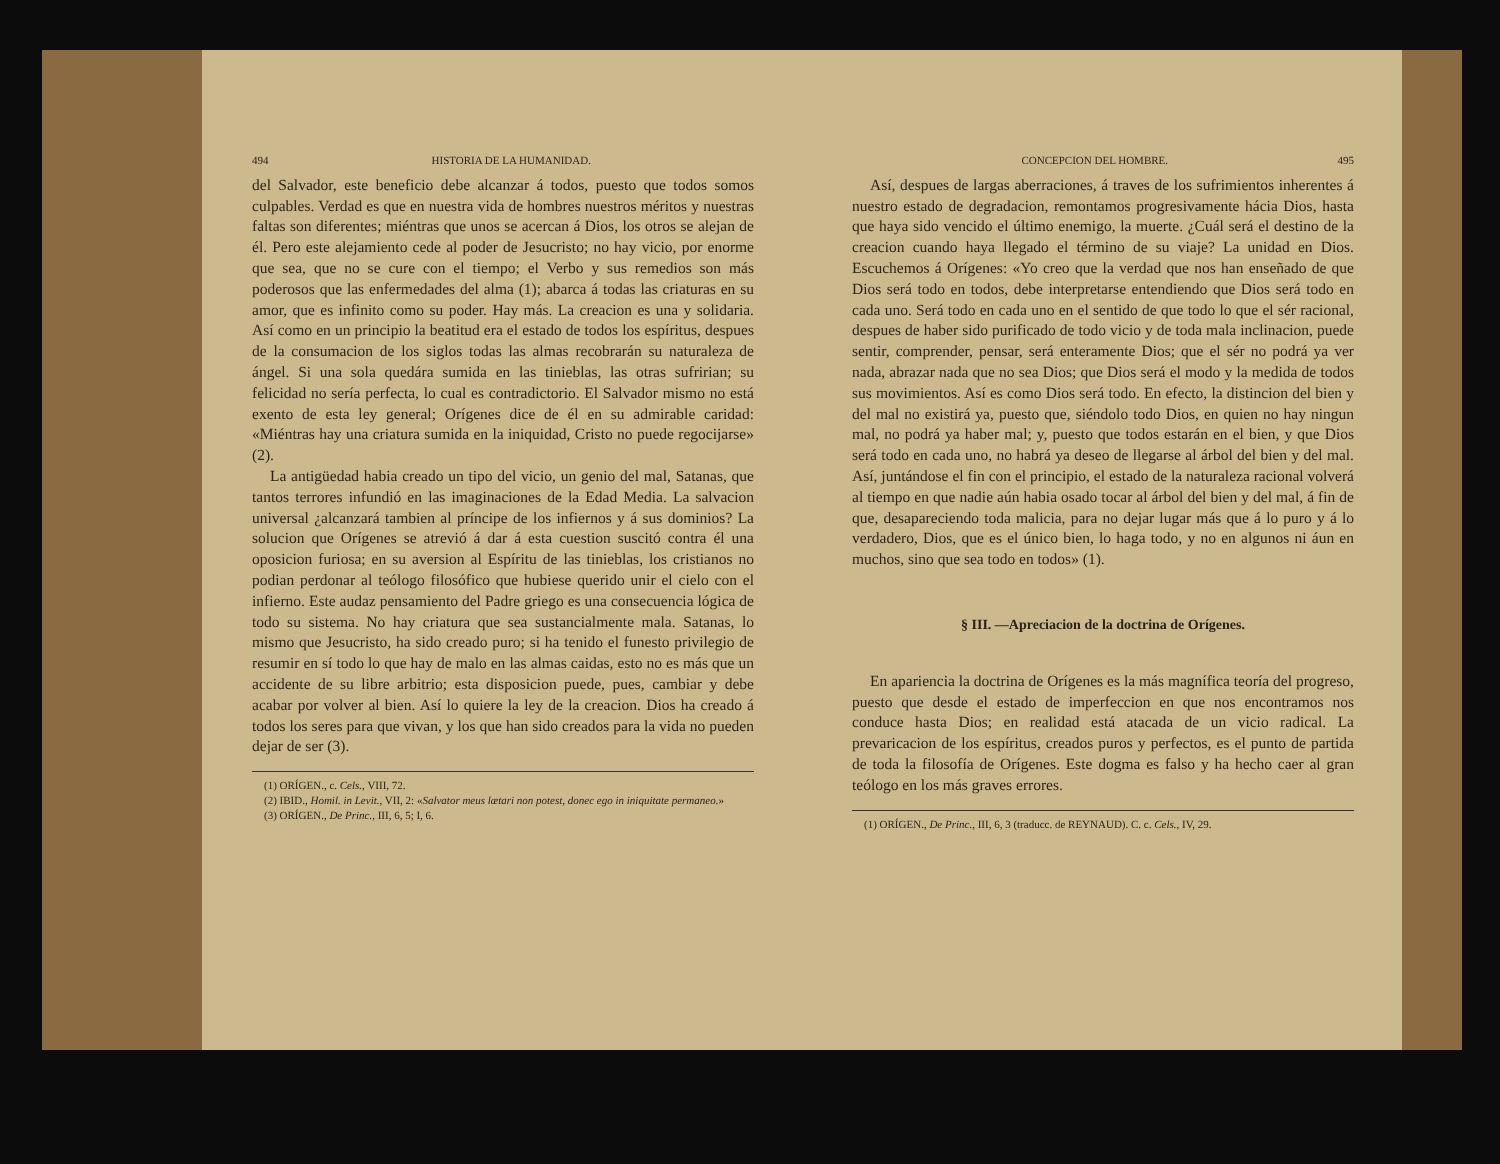494 HISTORIA DE LA HUMANIDAD.
del Salvador, este beneficio debe alcanzar á todos, puesto que todos somos culpables. Verdad es que en nuestra vida de hombres nuestros méritos y nuestras faltas son diferentes; miéntras que unos se acercan á Dios, los otros se alejan de él. Pero este alejamiento cede al poder de Jesucristo; no hay vicio, por enorme que sea, que no se cure con el tiempo; el Verbo y sus remedios son más poderosos que las enfermedades del alma (1); abarca á todas las criaturas en su amor, que es infinito como su poder. Hay más. La creacion es una y solidaria. Así como en un principio la beatitud era el estado de todos los espíritus, despues de la consumacion de los siglos todas las almas recobrarán su naturaleza de ángel. Si una sola quedára sumida en las tinieblas, las otras sufririan; su felicidad no sería perfecta, lo cual es contradictorio. El Salvador mismo no está exento de esta ley general; Orígenes dice de él en su admirable caridad: «Miéntras hay una criatura sumida en la iniquidad, Cristo no puede regocijarse» (2).
La antigüedad habia creado un tipo del vicio, un genio del mal, Satanas, que tantos terrores infundió en las imaginaciones de la Edad Media. La salvacion universal ¿alcanzará tambien al príncipe de los infiernos y á sus dominios? La solucion que Orígenes se atrevió á dar á esta cuestion suscitó contra él una oposicion furiosa; en su aversion al Espíritu de las tinieblas, los cristianos no podian perdonar al teólogo filosófico que hubiese querido unir el cielo con el infierno. Este audaz pensamiento del Padre griego es una consecuencia lógica de todo su sistema. No hay criatura que sea sustancialmente mala. Satanas, lo mismo que Jesucristo, ha sido creado puro; si ha tenido el funesto privilegio de resumir en sí todo lo que hay de malo en las almas caidas, esto no es más que un accidente de su libre arbitrio; esta disposicion puede, pues, cambiar y debe acabar por volver al bien. Así lo quiere la ley de la creacion. Dios ha creado á todos los seres para que vivan, y los que han sido creados para la vida no pueden dejar de ser (3).
(1) ORÍGEN., c. Cels., VIII, 72.
(2) IBID., Homil. in Levit., VII, 2: «Salvator meus lætari non potest, donec ego in iniquitate permaneo.»
(3) ORÍGEN., De Princ., III, 6, 5; I, 6.
CONCEPCION DEL HOMBRE. 495
Así, despues de largas aberraciones, á traves de los sufrimientos inherentes á nuestro estado de degradacion, remontamos progresivamente hácia Dios, hasta que haya sido vencido el último enemigo, la muerte. ¿Cuál será el destino de la creacion cuando haya llegado el término de su viaje? La unidad en Dios. Escuchemos á Orígenes: «Yo creo que la verdad que nos han enseñado de que Dios será todo en todos, debe interpretarse entendiendo que Dios será todo en cada uno. Será todo en cada uno en el sentido de que todo lo que el sér racional, despues de haber sido purificado de todo vicio y de toda mala inclinacion, puede sentir, comprender, pensar, será enteramente Dios; que el sér no podrá ya ver nada, abrazar nada que no sea Dios; que Dios será el modo y la medida de todos sus movimientos. Así es como Dios será todo. En efecto, la distincion del bien y del mal no existirá ya, puesto que, siéndolo todo Dios, en quien no hay ningun mal, no podrá ya haber mal; y, puesto que todos estarán en el bien, y que Dios será todo en cada uno, no habrá ya deseo de llegarse al árbol del bien y del mal. Así, juntándose el fin con el principio, el estado de la naturaleza racional volverá al tiempo en que nadie aún habia osado tocar al árbol del bien y del mal, á fin de que, desapareciendo toda malicia, para no dejar lugar más que á lo puro y á lo verdadero, Dios, que es el único bien, lo haga todo, y no en algunos ni áun en muchos, sino que sea todo en todos» (1).
§ III. —Apreciacion de la doctrina de Orígenes.
En apariencia la doctrina de Orígenes es la más magnífica teoría del progreso, puesto que desde el estado de imperfeccion en que nos encontramos nos conduce hasta Dios; en realidad está atacada de un vicio radical. La prevaricacion de los espíritus, creados puros y perfectos, es el punto de partida de toda la filosofía de Orígenes. Este dogma es falso y ha hecho caer al gran teólogo en los más graves errores.
(1) ORÍGEN., De Princ., III, 6, 3 (traducc. de REYNAUD). C. c. Cels., IV, 29.